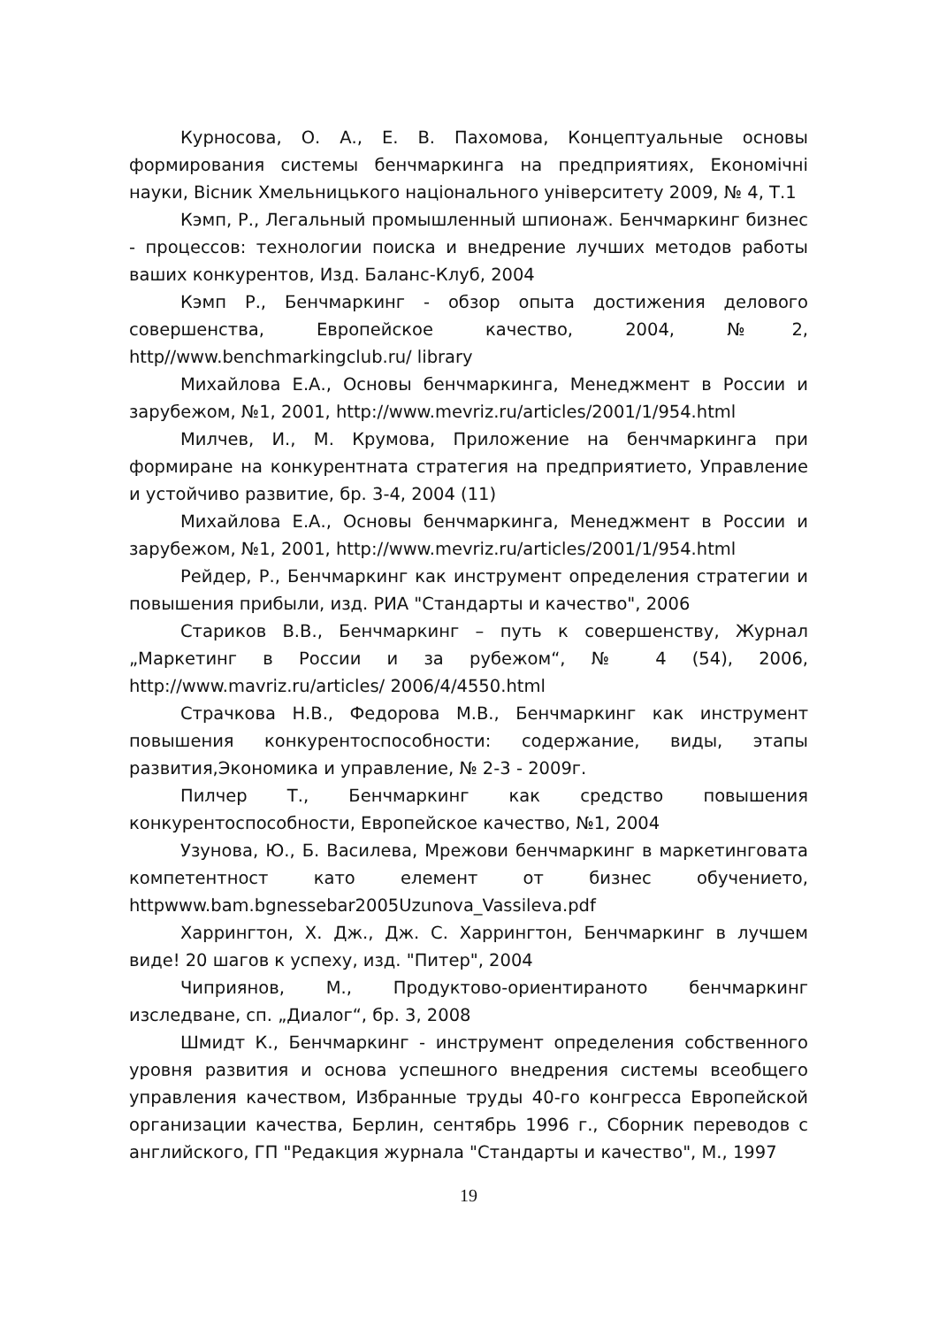Курносова, О. А., Е. В. Пахомова, Концептуальные основы формирования системы бенчмаркинга на предприятиях, Економічні науки, Вісник Хмельницького національного університету 2009, № 4, Т.1
Кэмп, Р., Легальный промышленный шпионаж. Бенчмаркинг бизнес - процессов: технологии поиска и внедрение лучших методов работы ваших конкурентов, Изд. Баланс-Клуб, 2004
Кэмп Р., Бенчмаркинг - обзор опыта достижения делового совершенства, Европейское качество, 2004, №2, http//www.benchmarkingclub.ru/ library
Михайлова Е.А., Основы бенчмаркинга, Менеджмент в России и зарубежом, №1, 2001, http://www.mevriz.ru/articles/2001/1/954.html
Милчев, И., М. Крумова, Приложение на бенчмаркинга при формиране на конкурентната стратегия на предприятието, Управление и устойчиво развитие, бр. 3-4, 2004 (11)
Михайлова Е.А., Основы бенчмаркинга, Менеджмент в России и зарубежом, №1, 2001, http://www.mevriz.ru/articles/2001/1/954.html
Рейдер, Р., Бенчмаркинг как инструмент определения стратегии и повышения прибыли, изд. РИА "Стандарты и качество", 2006
Стариков В.В., Бенчмаркинг – путь к совершенству, Журнал „Маркетинг в России и за рубежом“, № 4 (54), 2006, http://www.mavriz.ru/articles/ 2006/4/4550.html
Страчкова Н.В., Федорова М.В., Бенчмаркинг как инструмент повышения конкурентоспособности: содержание, виды, этапы развития,Экономика и управление, № 2-3 - 2009г.
Пилчер Т., Бенчмаркинг как средство повышения конкурентоспособности, Европейское качество, №1, 2004
Узунова, Ю., Б. Василева, Мрежови бенчмаркинг в маркетинговата компетентност като елемент от бизнес обучението, httpwww.bam.bgnessebar2005Uzunova_Vassileva.pdf
Харрингтон, Х. Дж., Дж. С. Харрингтон, Бенчмаркинг в лучшем виде! 20 шагов к успеху, изд. "Питер", 2004
Чиприянов, М., Продуктово-ориентираното бенчмаркинг изследване, сп. „Диалог“, бр. 3, 2008
Шмидт К., Бенчмаркинг - инструмент определения собственного уровня развития и основа успешного внедрения системы всеобщего управления качеством, Избранные труды 40-го конгресса Европейской организации качества, Берлин, сентябрь 1996 г., Сборник переводов с английского, ГП "Редакция журнала "Стандарты и качество", М., 1997
19